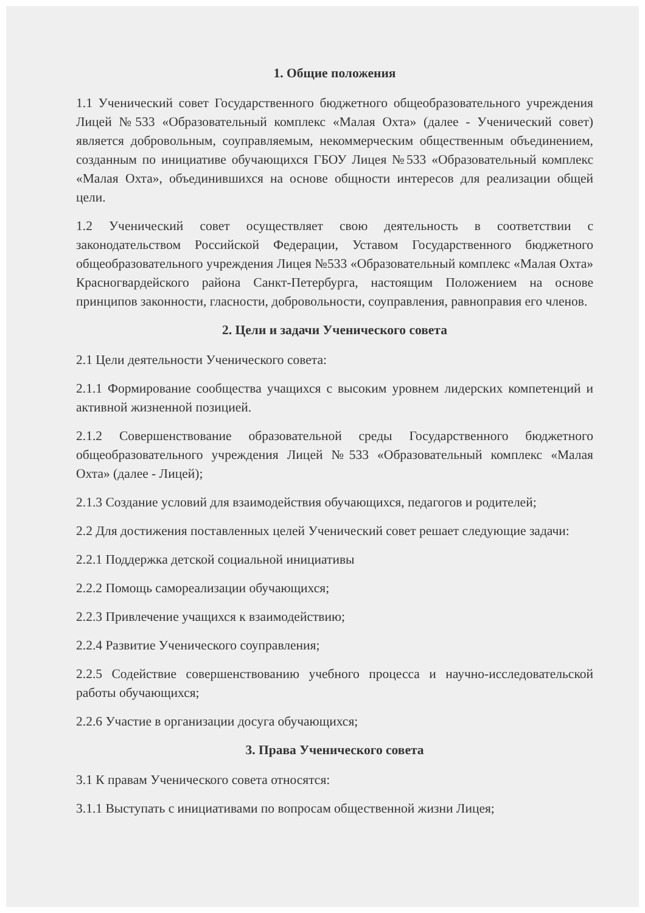1. Общие положения
1.1 Ученический совет Государственного бюджетного общеобразовательного учреждения Лицей №533 «Образовательный комплекс «Малая Охта» (далее - Ученический совет) является добровольным, соуправляемым, некоммерческим общественным объединением, созданным по инициативе обучающихся ГБОУ Лицея №533 «Образовательный комплекс «Малая Охта», объединившихся на основе общности интересов для реализации общей цели.
1.2 Ученический совет осуществляет свою деятельность в соответствии с законодательством Российской Федерации, Уставом Государственного бюджетного общеобразовательного учреждения Лицея №533 «Образовательный комплекс «Малая Охта» Красногвардейского района Санкт-Петербурга, настоящим Положением на основе принципов законности, гласности, добровольности, соуправления, равноправия его членов.
2. Цели и задачи Ученического совета
2.1 Цели деятельности Ученического совета:
2.1.1 Формирование сообщества учащихся с высоким уровнем лидерских компетенций и активной жизненной позицией.
2.1.2 Совершенствование образовательной среды Государственного бюджетного общеобразовательного учреждения Лицей №533 «Образовательный комплекс «Малая Охта» (далее - Лицей);
2.1.3 Создание условий для взаимодействия обучающихся, педагогов и родителей;
2.2 Для достижения поставленных целей Ученический совет решает следующие задачи:
2.2.1 Поддержка детской социальной инициативы
2.2.2 Помощь самореализации обучающихся;
2.2.3 Привлечение учащихся к взаимодействию;
2.2.4 Развитие Ученического соуправления;
2.2.5 Содействие совершенствованию учебного процесса и научно-исследовательской работы обучающихся;
2.2.6 Участие в организации досуга обучающихся;
3. Права Ученического совета
3.1 К правам Ученического совета относятся:
3.1.1 Выступать с инициативами по вопросам общественной жизни Лицея;